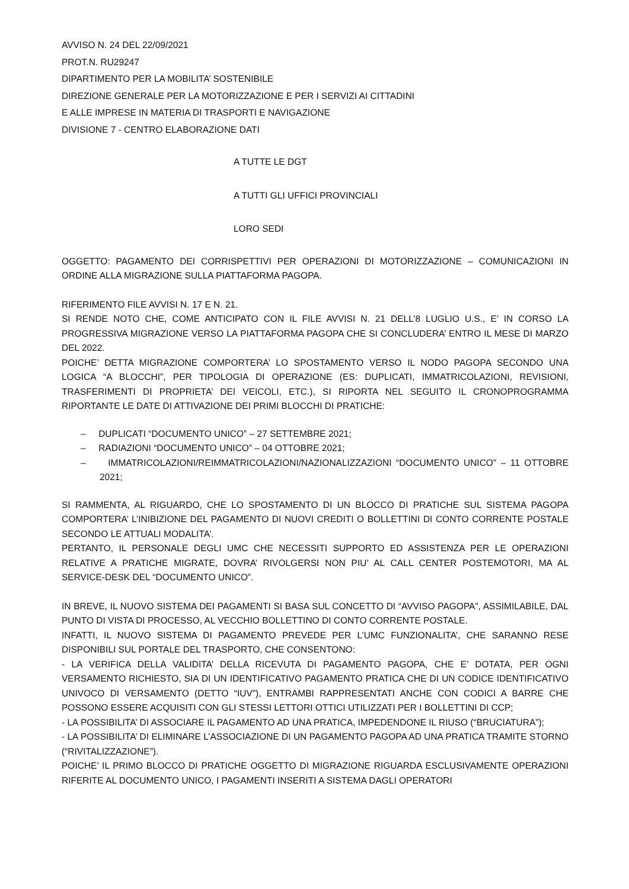AVVISO N. 24 DEL 22/09/2021
PROT.N. RU29247
DIPARTIMENTO PER LA MOBILITA’ SOSTENIBILE
DIREZIONE GENERALE PER LA MOTORIZZAZIONE E PER I SERVIZI AI CITTADINI
E ALLE IMPRESE IN MATERIA DI TRASPORTI E NAVIGAZIONE
DIVISIONE 7 - CENTRO ELABORAZIONE DATI
A TUTTE LE DGT
A TUTTI GLI UFFICI PROVINCIALI
LORO SEDI
OGGETTO: PAGAMENTO DEI CORRISPETTIVI PER OPERAZIONI DI MOTORIZZAZIONE – COMUNICAZIONI IN ORDINE ALLA MIGRAZIONE SULLA PIATTAFORMA PAGOPA.
RIFERIMENTO FILE AVVISI N. 17 E N. 21.
SI RENDE NOTO CHE, COME ANTICIPATO CON IL FILE AVVISI N. 21 DELL’8 LUGLIO U.S., E’ IN CORSO LA PROGRESSIVA MIGRAZIONE VERSO LA PIATTAFORMA PAGOPA CHE SI CONCLUDERA’ ENTRO IL MESE DI MARZO DEL 2022.
POICHE’ DETTA MIGRAZIONE COMPORTERA’ LO SPOSTAMENTO VERSO IL NODO PAGOPA SECONDO UNA LOGICA “A BLOCCHI”, PER TIPOLOGIA DI OPERAZIONE (ES: DUPLICATI, IMMATRICOLAZIONI, REVISIONI, TRASFERIMENTI DI PROPRIETA’ DEI VEICOLI, ETC.), SI RIPORTA NEL SEGUITO IL CRONOPROGRAMMA RIPORTANTE LE DATE DI ATTIVAZIONE DEI PRIMI BLOCCHI DI PRATICHE:
– DUPLICATI “DOCUMENTO UNICO” – 27 SETTEMBRE 2021;
– RADIAZIONI “DOCUMENTO UNICO” – 04 OTTOBRE 2021;
– IMMATRICOLAZIONI/REIMMATRICOLAZIONI/NAZIONALIZZAZIONI “DOCUMENTO UNICO” – 11 OTTOBRE 2021;
SI RAMMENTA, AL RIGUARDO, CHE LO SPOSTAMENTO DI UN BLOCCO DI PRATICHE SUL SISTEMA PAGOPA COMPORTERA’ L’INIBIZIONE DEL PAGAMENTO DI NUOVI CREDITI O BOLLETTINI DI CONTO CORRENTE POSTALE SECONDO LE ATTUALI MODALITA’.
PERTANTO, IL PERSONALE DEGLI UMC CHE NECESSITI SUPPORTO ED ASSISTENZA PER LE OPERAZIONI RELATIVE A PRATICHE MIGRATE, DOVRA’ RIVOLGERSI NON PIU’ AL CALL CENTER POSTEMOTORI, MA AL SERVICE-DESK DEL “DOCUMENTO UNICO”.
IN BREVE, IL NUOVO SISTEMA DEI PAGAMENTI SI BASA SUL CONCETTO DI “AVVISO PAGOPA”, ASSIMILABILE, DAL PUNTO DI VISTA DI PROCESSO, AL VECCHIO BOLLETTINO DI CONTO CORRENTE POSTALE.
INFATTI, IL NUOVO SISTEMA DI PAGAMENTO PREVEDE PER L’UMC FUNZIONALITA’, CHE SARANNO RESE DISPONIBILI SUL PORTALE DEL TRASPORTO, CHE CONSENTONO:
- LA VERIFICA DELLA VALIDITA’ DELLA RICEVUTA DI PAGAMENTO PAGOPA, CHE E’ DOTATA, PER OGNI VERSAMENTO RICHIESTO, SIA DI UN IDENTIFICATIVO PAGAMENTO PRATICA CHE DI UN CODICE IDENTIFICATIVO UNIVOCO DI VERSAMENTO (DETTO “IUV”), ENTRAMBI RAPPRESENTATI ANCHE CON CODICI A BARRE CHE POSSONO ESSERE ACQUISITI CON GLI STESSI LETTORI OTTICI UTILIZZATI PER I BOLLETTINI DI CCP;
- LA POSSIBILITA’ DI ASSOCIARE IL PAGAMENTO AD UNA PRATICA, IMPEDENDONE IL RIUSO (“BRUCIATURA”);
- LA POSSIBILITA’ DI ELIMINARE L’ASSOCIAZIONE DI UN PAGAMENTO PAGOPA AD UNA PRATICA TRAMITE STORNO (“RIVITALIZZAZIONE”).
POICHE’ IL PRIMO BLOCCO DI PRATICHE OGGETTO DI MIGRAZIONE RIGUARDA ESCLUSIVAMENTE OPERAZIONI RIFERITE AL DOCUMENTO UNICO, I PAGAMENTI INSERITI A SISTEMA DAGLI OPERATORI